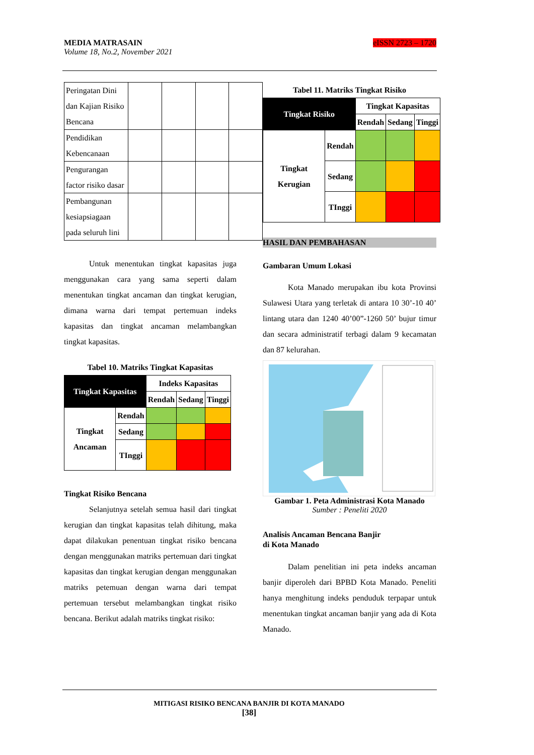eISSN 2723 – 1720 MEDIA MATRASAIN
Volume 18, No.2, November 2021
| Peringatan Dini dan Kajian Risiko Bencana | | | | |
| Pendidikan Kebencanaan | | | | |
| Pengurangan factor risiko dasar | | | | |
| Pembangunan kesiapsiagaan pada seluruh lini | | | | |
Untuk menentukan tingkat kapasitas juga menggunakan cara yang sama seperti dalam menentukan tingkat ancaman dan tingkat kerugian, dimana warna dari tempat pertemuan indeks kapasitas dan tingkat ancaman melambangkan tingkat kapasitas.
Tabel 10. Matriks Tingkat Kapasitas
| Tingkat Kapasitas | | Indeks Kapasitas | | |
| --- | --- | --- | --- | --- |
| | | Rendah | Sedang | Tinggi |
| Tingkat Ancaman | Rendah | | | |
| | Sedang | | | |
| | TInggi | | | |
Tingkat Risiko Bencana
Selanjutnya setelah semua hasil dari tingkat kerugian dan tingkat kapasitas telah dihitung, maka dapat dilakukan penentuan tingkat risiko bencana dengan menggunakan matriks pertemuan dari tingkat kapasitas dan tingkat kerugian dengan menggunakan matriks petemuan dengan warna dari tempat pertemuan tersebut melambangkan tingkat risiko bencana. Berikut adalah matriks tingkat risiko:
Tabel 11. Matriks Tingkat Risiko
| Tingkat Risiko | | Tingkat Kapasitas | | |
| --- | --- | --- | --- | --- |
| | | Rendah | Sedang | Tinggi |
| Tingkat Kerugian | Rendah | | | |
| | Sedang | | | |
| | TInggi | | | |
HASIL DAN PEMBAHASAN
Gambaran Umum Lokasi
Kota Manado merupakan ibu kota Provinsi Sulawesi Utara yang terletak di antara 10 30’-10 40’ lintang utara dan 1240 40’00”-1260 50’ bujur timur dan secara administratif terbagi dalam 9 kecamatan dan 87 kelurahan.
Gambar 1. Peta Administrasi Kota Manado
Sumber : Peneliti 2020
Analisis Ancaman Bencana Banjir
di Kota Manado
Dalam penelitian ini peta indeks ancaman banjir diperoleh dari BPBD Kota Manado. Peneliti hanya menghitung indeks penduduk terpapar untuk menentukan tingkat ancaman banjir yang ada di Kota Manado.
MITIGASI RISIKO BENCANA BANJIR DI KOTA MANADO
[38]